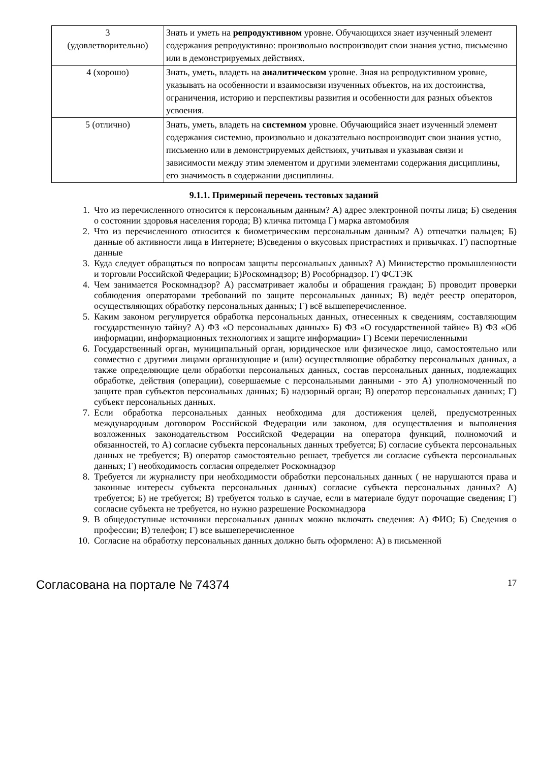| 3 (удовлетворительно) | Знать и уметь на репродуктивном уровне. Обучающихся знает изученный элемент содержания репродуктивно: произвольно воспроизводит свои знания устно, письменно или в демонстрируемых действиях. |
| 4 (хорошо) | Знать, уметь, владеть на аналитическом уровне. Зная на репродуктивном уровне, указывать на особенности и взаимосвязи изученных объектов, на их достоинства, ограничения, историю и перспективы развития и особенности для разных объектов усвоения. |
| 5 (отлично) | Знать, уметь, владеть на системном уровне. Обучающийся знает изученный элемент содержания системно, произвольно и доказательно воспроизводит свои знания устно, письменно или в демонстрируемых действиях, учитывая и указывая связи и зависимости между этим элементом и другими элементами содержания дисциплины, его значимость в содержании дисциплины. |
9.1.1. Примерный перечень тестовых заданий
1. Что из перечисленного относится к персональным данным? А) адрес электронной почты лица; Б) сведения о состоянии здоровья населения города; В) кличка питомца Г) марка автомобиля
2. Что из перечисленного относится к биометрическим персональным данным? А) отпечатки пальцев; Б) данные об активности лица в Интернете; В)сведения о вкусовых пристрастиях и привычках. Г) паспортные данные
3. Куда следует обращаться по вопросам защиты персональных данных? А) Министерство промышленности и торговли Российской Федерации; Б)Роскомнадзор; В) Рособрнадзор. Г) ФСТЭК
4. Чем занимается Роскомнадзор? А) рассматривает жалобы и обращения граждан; Б) проводит проверки соблюдения операторами требований по защите персональных данных; В) ведёт реестр операторов, осуществляющих обработку персональных данных; Г) всё вышеперечисленное.
5. Каким законом регулируется обработка персональных данных, отнесенных к сведениям, составляющим государственную тайну? А) ФЗ «О персональных данных» Б) ФЗ «О государственной тайне» В) ФЗ «Об информации, информационных технологиях и защите информации» Г) Всеми перечисленными
6. Государственный орган, муниципальный орган, юридическое или физическое лицо, самостоятельно или совместно с другими лицами организующие и (или) осуществляющие обработку персональных данных, а также определяющие цели обработки персональных данных, состав персональных данных, подлежащих обработке, действия (операции), совершаемые с персональными данными - это А) уполномоченный по защите прав субъектов персональных данных; Б) надзорный орган; В) оператор персональных данных; Г) субъект персональных данных.
7. Если обработка персональных данных необходима для достижения целей, предусмотренных международным договором Российской Федерации или законом, для осуществления и выполнения возложенных законодательством Российской Федерации на оператора функций, полномочий и обязанностей, то А) согласие субъекта персональных данных требуется; Б) согласие субъекта персональных данных не требуется; В) оператор самостоятельно решает, требуется ли согласие субъекта персональных данных; Г) необходимость согласия определяет Роскомнадзор
8. Требуется ли журналисту при необходимости обработки персональных данных ( не нарушаются права и законные интересы субъекта персональных данных) согласие субъекта персональных данных? А) требуется; Б) не требуется; В) требуется только в случае, если в материале будут порочащие сведения; Г) согласие субъекта не требуется, но нужно разрешение Роскомнадзора
9. В общедоступные источники персональных данных можно включать сведения: А) ФИО; Б) Сведения о профессии; В) телефон; Г) все вышеперечисленное
10. Согласие на обработку персональных данных должно быть оформлено: А) в письменной
Согласована на портале № 74374 17